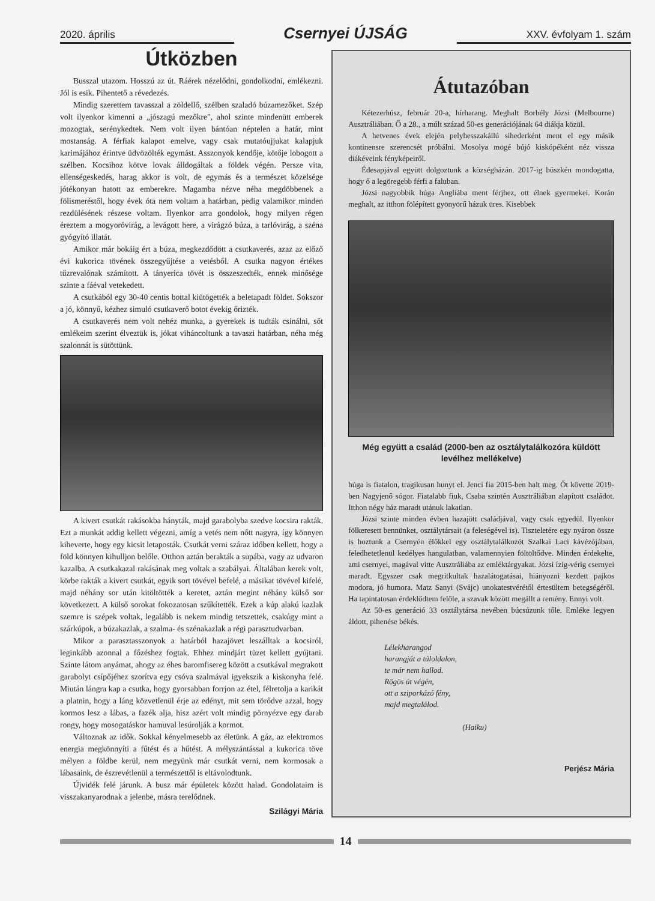2020. április
Csernyei ÚJSÁG
XXV. évfolyam 1. szám
Útközben
Busszal utazom. Hosszú az út. Ráérek nézelődni, gondolkodni, emlékezni. Jól is esik. Pihentető a révedezés.
Mindig szerettem tavasszal a zöldellő, szélben szaladó búzamezőket. Szép volt ilyenkor kimenni a „jószagú mezőkre", ahol szinte mindenütt emberek mozogtak, serénykedtek. Nem volt ilyen bántóan néptelen a határ, mint mostanság. A férfiak kalapot emelve, vagy csak mutatóujjukat kalapjuk karimájához érintve üdvözölték egymást. Asszonyok kendője, kötője lobogott a szélben. Kocsihoz kötve lovak álldogáltak a földek végén. Persze vita, ellenségeskedés, harag akkor is volt, de egymás és a természet közelsége jótékonyan hatott az emberekre. Magamba nézve néha megdöbbenek a fölismeréstől, hogy évek óta nem voltam a határban, pedig valamikor minden rezdülésének részese voltam. Ilyenkor arra gondolok, hogy milyen régen éreztem a mogyoróvirág, a levágott here, a virágzó búza, a tarlóvirág, a széna gyógyító illatát.
Amikor már bokáig ért a búza, megkezdődött a csutkaverés, azaz az előző évi kukorica tövének összegyűjtése a vetésből. A csutka nagyon értékes tűzrevalónak számított. A tányerica tövét is összeszedték, ennek minősége szinte a fáéval vetekedett.
A csutkából egy 30-40 centis bottal kiütögették a beletapadt földet. Sokszor a jó, könnyű, kézhez simuló csutkaverő botot évekig őrizték.
A csutkaverés nem volt nehéz munka, a gyerekek is tudták csinálni, sőt emlékeim szerint élveztük is, jókat viháncoltunk a tavaszi határban, néha még szalonnát is sütöttünk.
A kivert csutkát rakásokba hányták, majd garabolyba szedve kocsira rakták. Ezt a munkát addig kellett végezni, amíg a vetés nem nőtt nagyra, így könnyen kiheverte, hogy egy kicsit letaposták. Csutkát verni száraz időben kellett, hogy a föld könnyen kihulljon belőle. Otthon aztán berakták a supába, vagy az udvaron kazalba. A csutkakazal rakásának meg voltak a szabályai. Általában kerek volt, körbe rakták a kivert csutkát, egyik sort tövével befelé, a másikat tövével kifelé, majd néhány sor után kitöltötték a keretet, aztán megint néhány külső sor következett. A külső sorokat fokozatosan szűkítették. Ezek a kúp alakú kazlak szemre is szépek voltak, legalább is nekem mindig tetszettek, csakúgy mint a szárkúpok, a búzakazlak, a szalma- és szénakazlak a régi parasztudvarban.
Mikor a parasztasszonyok a határból hazajövet leszálltak a kocsiról, leginkább azonnal a főzéshez fogtak. Ehhez mindjárt tüzet kellett gyújtani. Szinte látom anyámat, ahogy az éhes baromfisereg között a csutkával megrakott garabolyt csípőjéhez szorítva egy csóva szalmával igyekszik a kiskonyha felé. Miután lángra kap a csutka, hogy gyorsabban forrjon az étel, félretolja a karikát a platnin, hogy a láng közvetlenül érje az edényt, mit sem törődve azzal, hogy kormos lesz a lábas, a fazék alja, hisz azért volt mindig pörnyézve egy darab rongy, hogy mosogatáskor hamuval lesúrolják a kormot.
Változnak az idők. Sokkal kényelmesebb az életünk. A gáz, az elektromos energia megkönnyíti a fűtést és a hűtést. A mélyszántással a kukorica töve mélyen a földbe kerül, nem megyünk már csutkát verni, nem kormosak a lábasaink, de észrevétlenül a természettől is eltávolodtunk.
Újvidék felé járunk. A busz már épületek között halad. Gondolataim is visszakanyarodnak a jelenbe, másra terelődnek.
Szilágyi Mária
Átutazóban
Kétezerhúsz, február 20-a, hírharang. Meghalt Borbély Józsi (Melbourne) Ausztráliában. Ő a 28., a múlt század 50-es generációjának 64 diákja közül.
A hetvenes évek elején pelyhesszakállú siheder­ként ment el egy másik kontinensre szerencsét próbálni. Mosolya mögé bújó kiskópéként néz vissza diákéveink fényképeiről.
Édesapjával együtt dolgoztunk a községházán. 2017-ig büszkén mondogatta, hogy ő a legöregebb férfi a faluban.
Józsi nagyobbik húga Angliába ment férjhez, ott élnek gyermekei. Korán meghalt, az itthon fölépített gyönyörű házuk üres. Kisebbek
Még együtt a család (2000-ben az osztálytalálkozóra küldött levélhez mellékelve)
húga is fiatalon, tragikusan hunyt el. Jenci fia 2015-ben halt meg. Őt követte 2019-ben Nagyjenő sógor. Fiatalabb fiuk, Csaba szintén Ausztráliában alapított családot. Itthon négy ház maradt utánuk lakatlan.
Józsi szinte minden évben hazajött családjával, vagy csak egyedül. Ilyenkor fölkeresett bennünket, osztálytársait (a feleségével is). Tiszteletére egy nyáron össze is hoztunk a Csernyén élőkkel egy osztálytalálkozót Szalkai Laci kávézójában, feledhetetlenül kedélyes hangulatban, valamennyien föltöltődve. Minden érdekelte, ami csernyei, magával vitte Ausztráliába az emléktárgyakat. Józsi ízig-vérig csernyei maradt. Egyszer csak megritkultak hazalátogatásai, hiányozni kezdett pajkos modora, jó humora. Matz Sanyi (Svájc) unokatestvérétől értesültem betegségéről. Ha tapintatosan érdeklődtem felőle, a szavak között megállt a remény. Ennyi volt.
Az 50-es generáció 33 osztálytársa nevében búcsúzunk tőle. Emléke legyen áldott, pihenése békés.
Lélekharangod
harangját a túloldalon,
te már nem hallod.
Rögös út végén,
ott a sziporkázó fény,
majd megtalálod.
(Haiku)
Perjész Mária
14